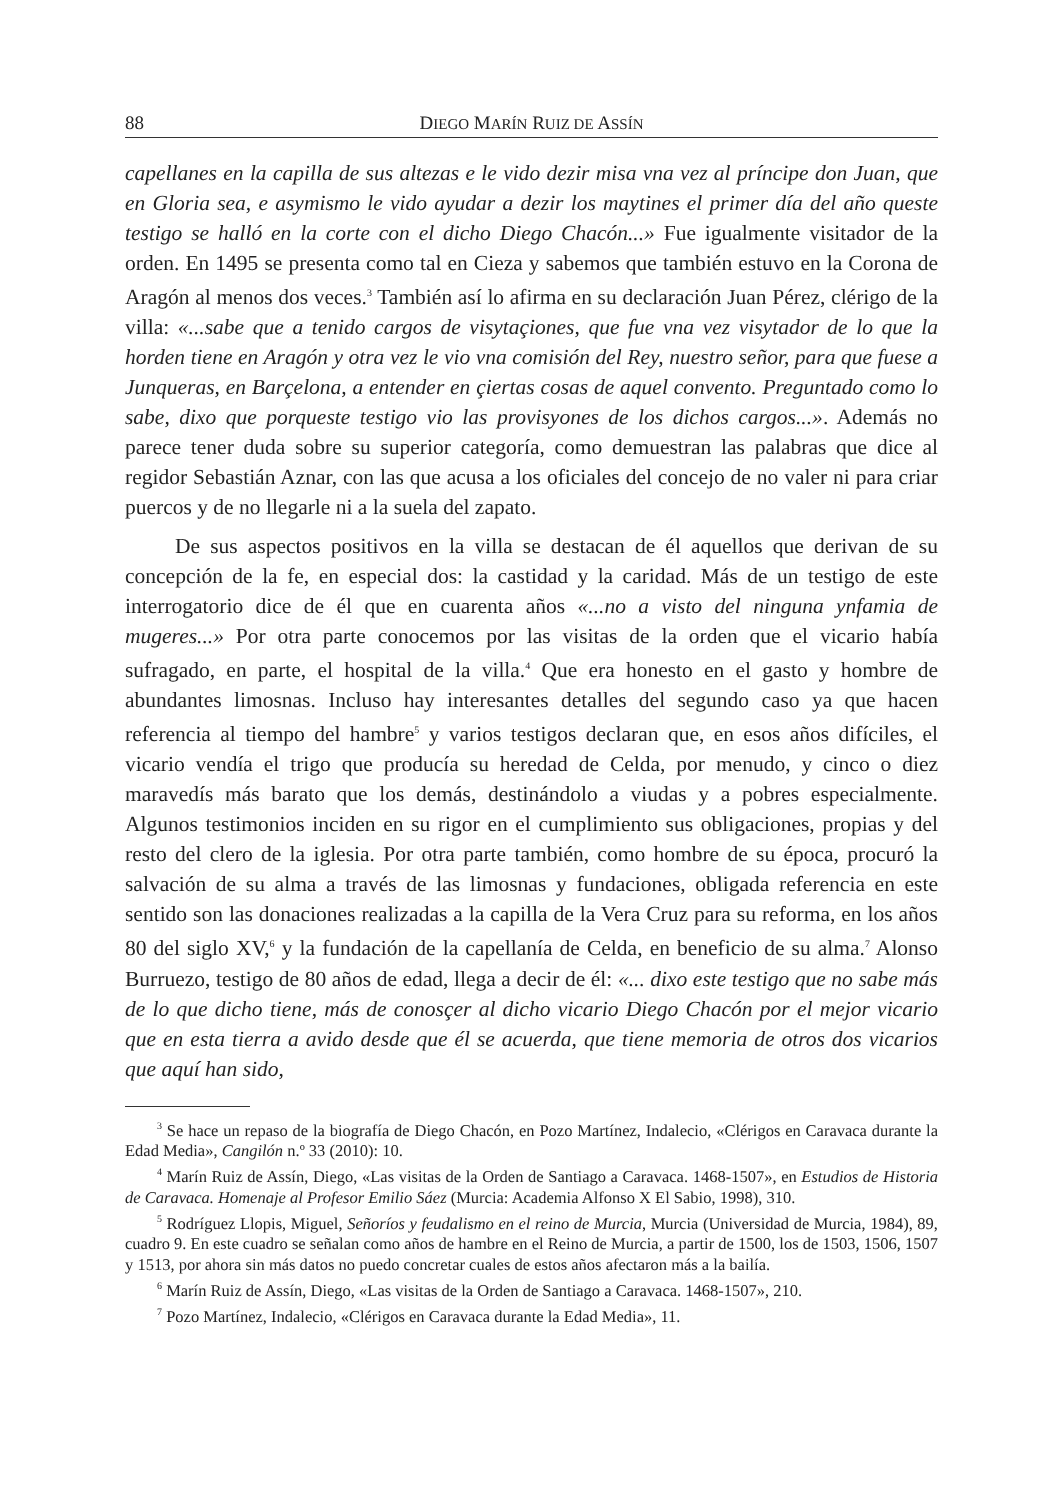88 DIEGO MARÍN RUIZ DE ASSÍN
capellanes en la capilla de sus altezas e le vido dezir misa vna vez al príncipe don Juan, que en Gloria sea, e asymismo le vido ayudar a dezir los maytines el primer día del año queste testigo se halló en la corte con el dicho Diego Chacón...» Fue igualmente visitador de la orden. En 1495 se presenta como tal en Cieza y sabemos que también estuvo en la Corona de Aragón al menos dos veces.<sup>3</sup> También así lo afirma en su declaración Juan Pérez, clérigo de la villa: «...sabe que a tenido cargos de visytaçiones, que fue vna vez visytador de lo que la horden tiene en Aragón y otra vez le vio vna comisión del Rey, nuestro señor, para que fuese a Junqueras, en Barçelona, a entender en çiertas cosas de aquel convento. Preguntado como lo sabe, dixo que porqueste testigo vio las provisyones de los dichos cargos...». Además no parece tener duda sobre su superior categoría, como demuestran las palabras que dice al regidor Sebastián Aznar, con las que acusa a los oficiales del concejo de no valer ni para criar puercos y de no llegarle ni a la suela del zapato.
De sus aspectos positivos en la villa se destacan de él aquellos que derivan de su concepción de la fe, en especial dos: la castidad y la caridad. Más de un testigo de este interrogatorio dice de él que en cuarenta años «...no a visto del ninguna ynfamia de mugeres...» Por otra parte conocemos por las visitas de la orden que el vicario había sufragado, en parte, el hospital de la villa.<sup>4</sup> Que era honesto en el gasto y hombre de abundantes limosnas. Incluso hay interesantes detalles del segundo caso ya que hacen referencia al tiempo del hambre<sup>5</sup> y varios testigos declaran que, en esos años difíciles, el vicario vendía el trigo que producía su heredad de Celda, por menudo, y cinco o diez maravedís más barato que los demás, destinándolo a viudas y a pobres especialmente. Algunos testimonios inciden en su rigor en el cumplimiento sus obligaciones, propias y del resto del clero de la iglesia. Por otra parte también, como hombre de su época, procuró la salvación de su alma a través de las limosnas y fundaciones, obligada referencia en este sentido son las donaciones realizadas a la capilla de la Vera Cruz para su reforma, en los años 80 del siglo XV,<sup>6</sup> y la fundación de la capellanía de Celda, en beneficio de su alma.<sup>7</sup> Alonso Burruezo, testigo de 80 años de edad, llega a decir de él: «... dixo este testigo que no sabe más de lo que dicho tiene, más de conosçer al dicho vicario Diego Chacón por el mejor vicario que en esta tierra a avido desde que él se acuerda, que tiene memoria de otros dos vicarios que aquí han sido,
<sup>3</sup> Se hace un repaso de la biografía de Diego Chacón, en Pozo Martínez, Indalecio, «Clérigos en Caravaca durante la Edad Media», Cangilón n.º 33 (2010): 10.
<sup>4</sup> Marín Ruiz de Assín, Diego, «Las visitas de la Orden de Santiago a Caravaca. 1468-1507», en Estudios de Historia de Caravaca. Homenaje al Profesor Emilio Sáez (Murcia: Academia Alfonso X El Sabio, 1998), 310.
<sup>5</sup> Rodríguez Llopis, Miguel, Señoríos y feudalismo en el reino de Murcia, Murcia (Universidad de Murcia, 1984), 89, cuadro 9. En este cuadro se señalan como años de hambre en el Reino de Murcia, a partir de 1500, los de 1503, 1506, 1507 y 1513, por ahora sin más datos no puedo concretar cuales de estos años afectaron más a la bailía.
<sup>6</sup> Marín Ruiz de Assín, Diego, «Las visitas de la Orden de Santiago a Caravaca. 1468-1507», 210.
<sup>7</sup> Pozo Martínez, Indalecio, «Clérigos en Caravaca durante la Edad Media», 11.